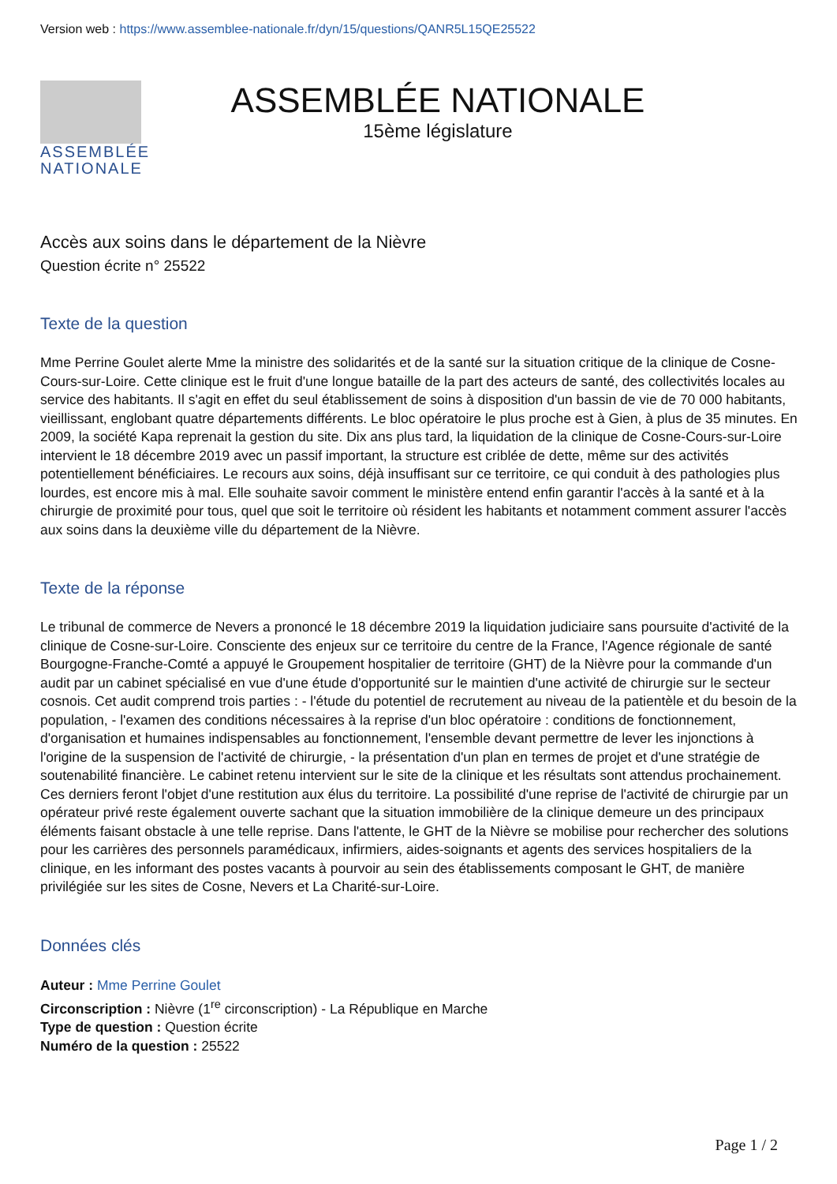Version web : https://www.assemblee-nationale.fr/dyn/15/questions/QANR5L15QE25522
ASSEMBLÉE
NATIONALE
ASSEMBLÉE NATIONALE
15ème législature
Accès aux soins dans le département de la Nièvre
Question écrite n° 25522
Texte de la question
Mme Perrine Goulet alerte Mme la ministre des solidarités et de la santé sur la situation critique de la clinique de Cosne-Cours-sur-Loire. Cette clinique est le fruit d'une longue bataille de la part des acteurs de santé, des collectivités locales au service des habitants. Il s'agit en effet du seul établissement de soins à disposition d'un bassin de vie de 70 000 habitants, vieillissant, englobant quatre départements différents. Le bloc opératoire le plus proche est à Gien, à plus de 35 minutes. En 2009, la société Kapa reprenait la gestion du site. Dix ans plus tard, la liquidation de la clinique de Cosne-Cours-sur-Loire intervient le 18 décembre 2019 avec un passif important, la structure est criblée de dette, même sur des activités potentiellement bénéficiaires. Le recours aux soins, déjà insuffisant sur ce territoire, ce qui conduit à des pathologies plus lourdes, est encore mis à mal. Elle souhaite savoir comment le ministère entend enfin garantir l'accès à la santé et à la chirurgie de proximité pour tous, quel que soit le territoire où résident les habitants et notamment comment assurer l'accès aux soins dans la deuxième ville du département de la Nièvre.
Texte de la réponse
Le tribunal de commerce de Nevers a prononcé le 18 décembre 2019 la liquidation judiciaire sans poursuite d'activité de la clinique de Cosne-sur-Loire. Consciente des enjeux sur ce territoire du centre de la France, l'Agence régionale de santé Bourgogne-Franche-Comté a appuyé le Groupement hospitalier de territoire (GHT) de la Nièvre pour la commande d'un audit par un cabinet spécialisé en vue d'une étude d'opportunité sur le maintien d'une activité de chirurgie sur le secteur cosnois. Cet audit comprend trois parties : - l'étude du potentiel de recrutement au niveau de la patientèle et du besoin de la population, - l'examen des conditions nécessaires à la reprise d'un bloc opératoire : conditions de fonctionnement, d'organisation et humaines indispensables au fonctionnement, l'ensemble devant permettre de lever les injonctions à l'origine de la suspension de l'activité de chirurgie, - la présentation d'un plan en termes de projet et d'une stratégie de soutenabilité financière. Le cabinet retenu intervient sur le site de la clinique et les résultats sont attendus prochainement. Ces derniers feront l'objet d'une restitution aux élus du territoire. La possibilité d'une reprise de l'activité de chirurgie par un opérateur privé reste également ouverte sachant que la situation immobilière de la clinique demeure un des principaux éléments faisant obstacle à une telle reprise. Dans l'attente, le GHT de la Nièvre se mobilise pour rechercher des solutions pour les carrières des personnels paramédicaux, infirmiers, aides-soignants et agents des services hospitaliers de la clinique, en les informant des postes vacants à pourvoir au sein des établissements composant le GHT, de manière privilégiée sur les sites de Cosne, Nevers et La Charité-sur-Loire.
Données clés
Auteur : Mme Perrine Goulet
Circonscription : Nièvre (1<sup>re</sup> circonscription) - La République en Marche
Type de question : Question écrite
Numéro de la question : 25522
Page 1 / 2